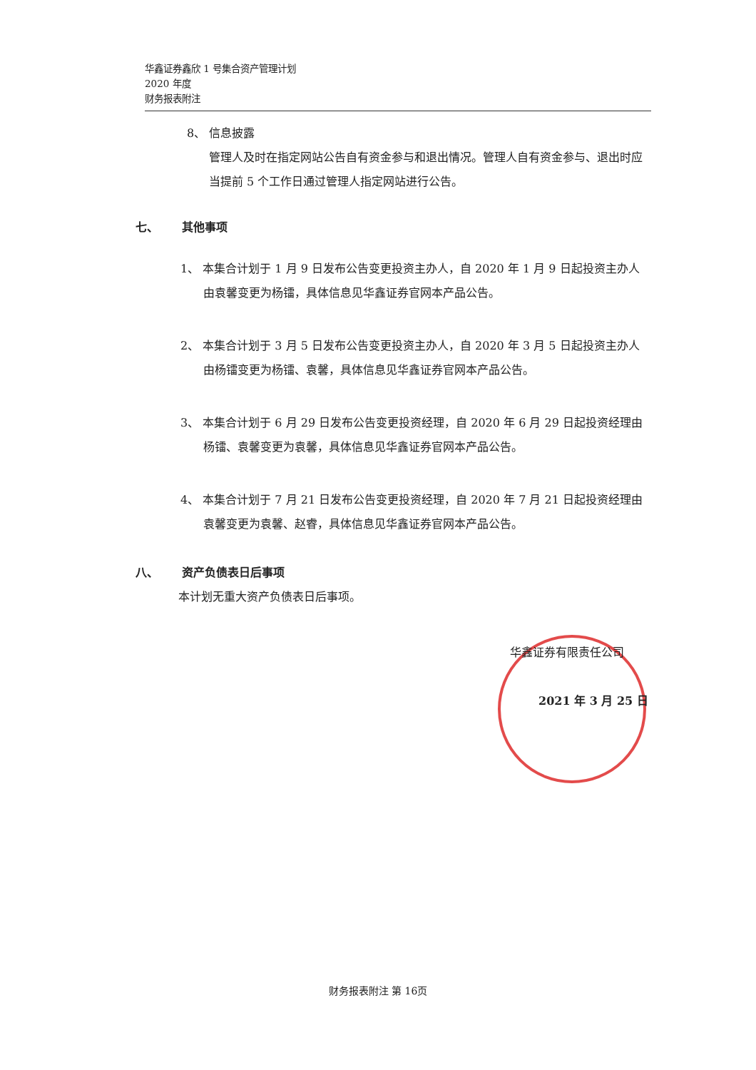华鑫证券鑫欣 1 号集合资产管理计划
2020 年度
财务报表附注
8、 信息披露
管理人及时在指定网站公告自有资金参与和退出情况。管理人自有资金参与、退出时应当提前 5 个工作日通过管理人指定网站进行公告。
七、 其他事项
1、 本集合计划于 1 月 9 日发布公告变更投资主办人，自 2020 年 1 月 9 日起投资主办人由袁馨变更为杨镭，具体信息见华鑫证券官网本产品公告。
2、 本集合计划于 3 月 5 日发布公告变更投资主办人，自 2020 年 3 月 5 日起投资主办人由杨镭变更为杨镭、袁馨，具体信息见华鑫证券官网本产品公告。
3、 本集合计划于 6 月 29 日发布公告变更投资经理，自 2020 年 6 月 29 日起投资经理由杨镭、袁馨变更为袁馨，具体信息见华鑫证券官网本产品公告。
4、 本集合计划于 7 月 21 日发布公告变更投资经理，自 2020 年 7 月 21 日起投资经理由袁馨变更为袁馨、赵睿，具体信息见华鑫证券官网本产品公告。
八、 资产负债表日后事项
本计划无重大资产负债表日后事项。
华鑫证券有限责任公司
2021 年 3 月 25 日
财务报表附注 第 16页